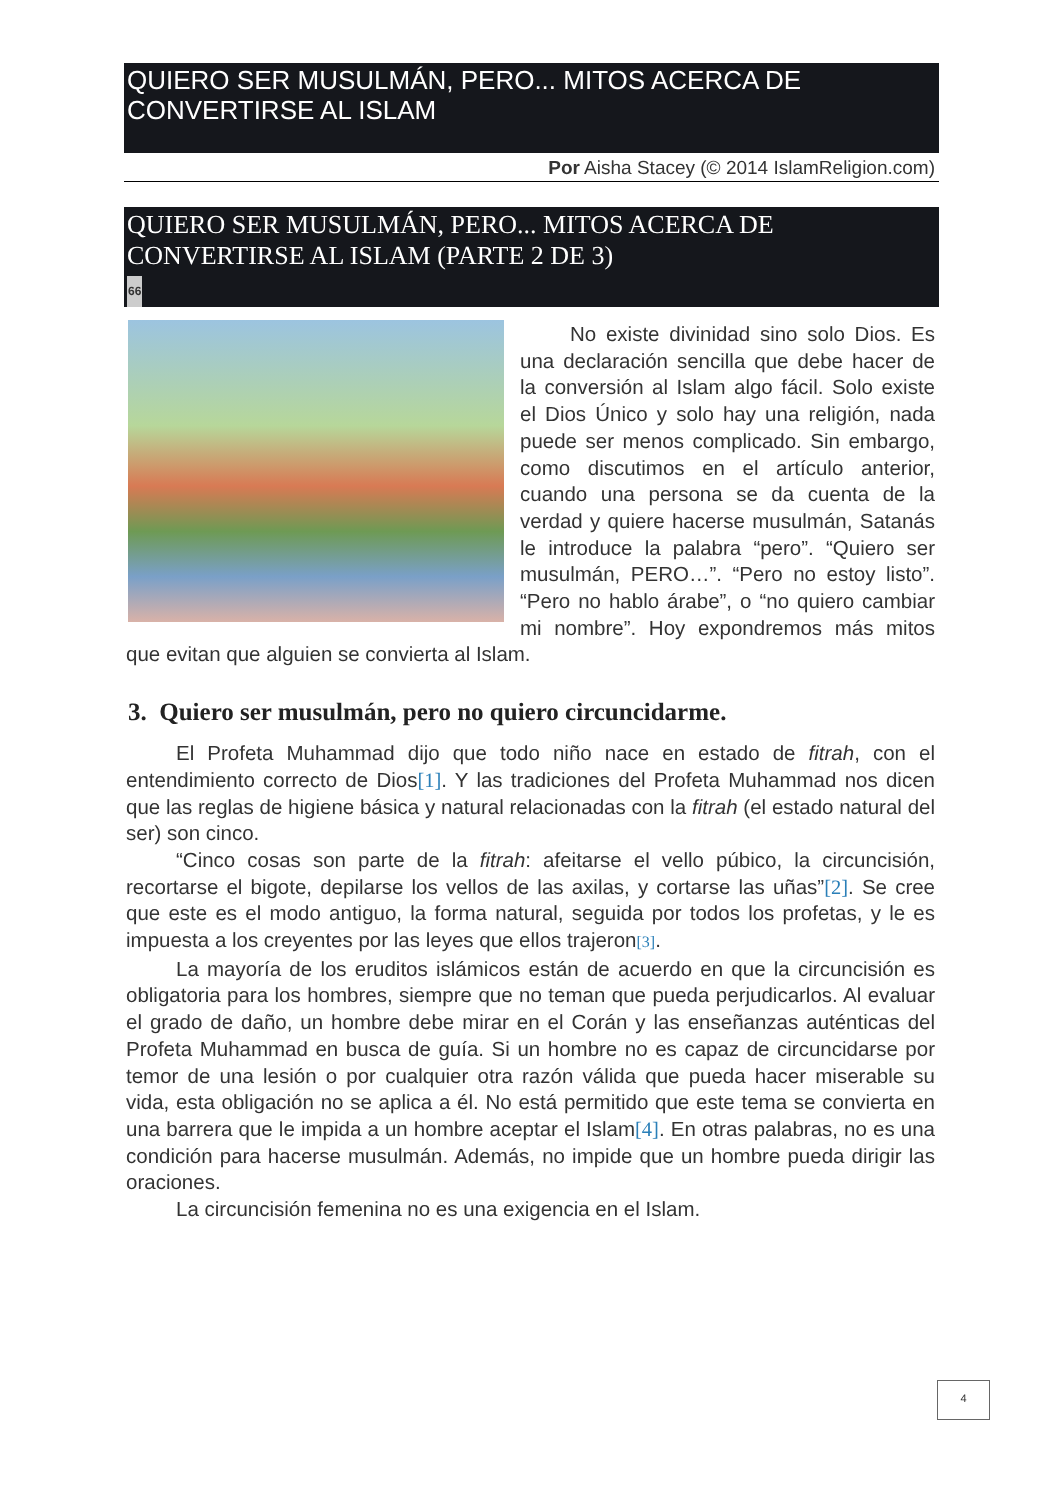QUIERO SER MUSULMÁN, PERO... MITOS ACERCA DE CONVERTIRSE AL ISLAM
Por Aisha Stacey (© 2014 IslamReligion.com)
QUIERO SER MUSULMÁN, PERO... MITOS ACERCA DE CONVERTIRSE AL ISLAM (PARTE 2 DE 3)
66
No existe divinidad sino solo Dios. Es una declaración sencilla que debe hacer de la conversión al Islam algo fácil. Solo existe el Dios Único y solo hay una religión, nada puede ser menos complicado. Sin embargo, como discutimos en el artículo anterior, cuando una persona se da cuenta de la verdad y quiere hacerse musulmán, Satanás le introduce la palabra “pero”. “Quiero ser musulmán, PERO…”. “Pero no estoy listo”. “Pero no hablo árabe”, o “no quiero cambiar mi nombre”. Hoy expondremos más mitos que evitan que alguien se convierta al Islam.
3. Quiero ser musulmán, pero no quiero circuncidarme.
El Profeta Muhammad dijo que todo niño nace en estado de fitrah, con el entendimiento correcto de Dios[1]. Y las tradiciones del Profeta Muhammad nos dicen que las reglas de higiene básica y natural relacionadas con la fitrah (el estado natural del ser) son cinco.
“Cinco cosas son parte de la fitrah: afeitarse el vello púbico, la circuncisión, recortarse el bigote, depilarse los vellos de las axilas, y cortarse las uñas”[2]. Se cree que este es el modo antiguo, la forma natural, seguida por todos los profetas, y le es impuesta a los creyentes por las leyes que ellos trajeron[3].
La mayoría de los eruditos islámicos están de acuerdo en que la circuncisión es obligatoria para los hombres, siempre que no teman que pueda perjudicarlos. Al evaluar el grado de daño, un hombre debe mirar en el Corán y las enseñanzas auténticas del Profeta Muhammad en busca de guía. Si un hombre no es capaz de circuncidarse por temor de una lesión o por cualquier otra razón válida que pueda hacer miserable su vida, esta obligación no se aplica a él. No está permitido que este tema se convierta en una barrera que le impida a un hombre aceptar el Islam[4]. En otras palabras, no es una condición para hacerse musulmán. Además, no impide que un hombre pueda dirigir las oraciones.
La circuncisión femenina no es una exigencia en el Islam.
4